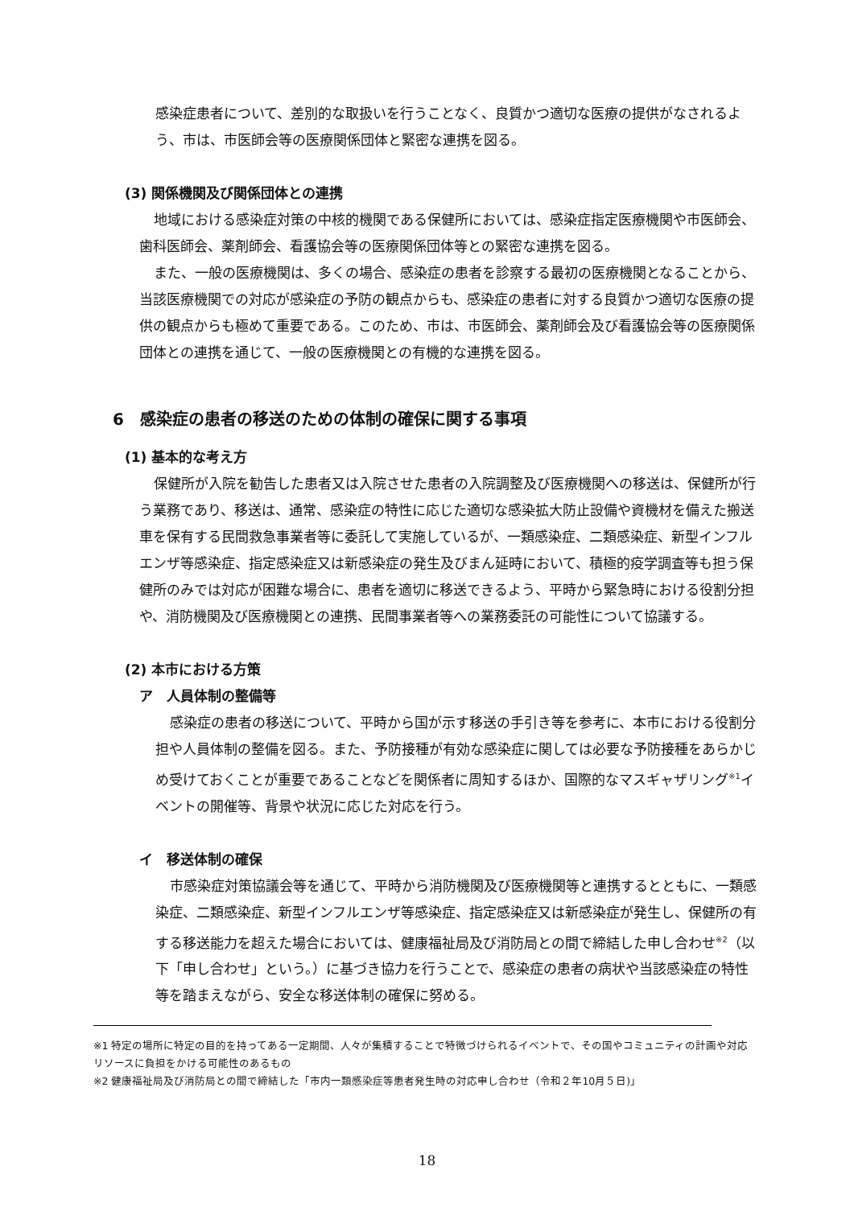感染症患者について、差別的な取扱いを行うことなく、良質かつ適切な医療の提供がなされるよう、市は、市医師会等の医療関係団体と緊密な連携を図る。
(3) 関係機関及び関係団体との連携
地域における感染症対策の中核的機関である保健所においては、感染症指定医療機関や市医師会、歯科医師会、薬剤師会、看護協会等の医療関係団体等との緊密な連携を図る。
また、一般の医療機関は、多くの場合、感染症の患者を診察する最初の医療機関となることから、当該医療機関での対応が感染症の予防の観点からも、感染症の患者に対する良質かつ適切な医療の提供の観点からも極めて重要である。このため、市は、市医師会、薬剤師会及び看護協会等の医療関係団体との連携を通じて、一般の医療機関との有機的な連携を図る。
6　感染症の患者の移送のための体制の確保に関する事項
(1) 基本的な考え方
保健所が入院を勧告した患者又は入院させた患者の入院調整及び医療機関への移送は、保健所が行う業務であり、移送は、通常、感染症の特性に応じた適切な感染拡大防止設備や資機材を備えた搬送車を保有する民間救急事業者等に委託して実施しているが、一類感染症、二類感染症、新型インフルエンザ等感染症、指定感染症又は新感染症の発生及びまん延時において、積極的疫学調査等も担う保健所のみでは対応が困難な場合に、患者を適切に移送できるよう、平時から緊急時における役割分担や、消防機関及び医療機関との連携、民間事業者等への業務委託の可能性について協議する。
(2) 本市における方策
ア　人員体制の整備等
感染症の患者の移送について、平時から国が示す移送の手引き等を参考に、本市における役割分担や人員体制の整備を図る。また、予防接種が有効な感染症に関しては必要な予防接種をあらかじめ受けておくことが重要であることなどを関係者に周知するほか、国際的なマスギャザリング<sup>※1</sup>イベントの開催等、背景や状況に応じた対応を行う。
イ　移送体制の確保
市感染症対策協議会等を通じて、平時から消防機関及び医療機関等と連携するとともに、一類感染症、二類感染症、新型インフルエンザ等感染症、指定感染症又は新感染症が発生し、保健所の有する移送能力を超えた場合においては、健康福祉局及び消防局との間で締結した申し合わせ<sup>※2</sup>（以下「申し合わせ」という。）に基づき協力を行うことで、感染症の患者の病状や当該感染症の特性等を踏まえながら、安全な移送体制の確保に努める。
※1 特定の場所に特定の目的を持ってある一定期間、人々が集積することで特徴づけられるイベントで、その国やコミュニティの計画や対応リソースに負担をかける可能性のあるもの
※2 健康福祉局及び消防局との間で締結した「市内一類感染症等患者発生時の対応申し合わせ（令和２年10月５日)」
18